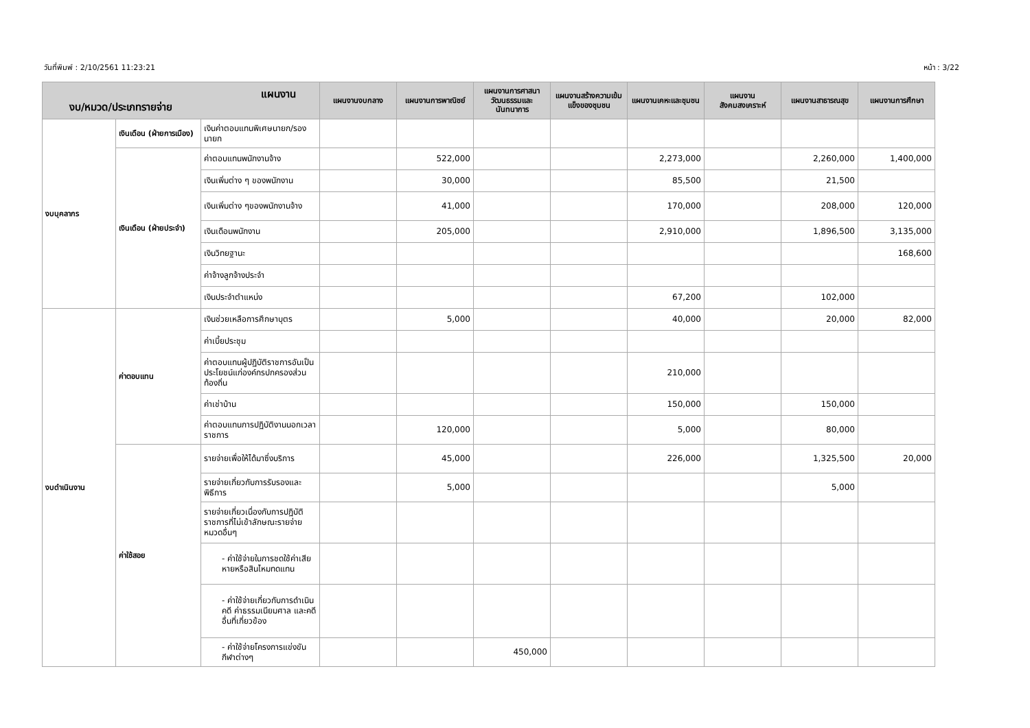วันที่พิมพ์ : 2/10/2561 11:23:21 หน้า : 3/22
| แผนงาน งบ/หมวด/ประเภทรายจ่าย | | | แผนงานงบกลาง | แผนงานการพาณิชย์ | แผนงานการศาสนาวัฒนธรรมและนันทนาการ | แผนงานสร้างความเข้มแข็งของชุมชน | แผนงานเคหะและชุมชน | แผนงานสังคมสงเคราะห์ | แผนงานสาธารณสุข | แผนงานการศึกษา |
| --- | --- | --- | --- | --- | --- | --- | --- | --- | --- | --- |
| งบบุคลากร | เงินเดือน (ฝ่ายการเมือง) | เงินค่าตอบแทนพิเศษนายก/รองนายก | | | | | | | | |
| | เงินเดือน (ฝ่ายประจำ) | ค่าตอบแทนพนักงานจ้าง | | 522,000 | | | 2,273,000 | | 2,260,000 | 1,400,000 |
| | | เงินเพิ่มต่าง ๆ ของพนักงาน | | 30,000 | | | 85,500 | | 21,500 | |
| | | เงินเพิ่มต่าง ๆของพนักงานจ้าง | | 41,000 | | | 170,000 | | 208,000 | 120,000 |
| | | เงินเดือนพนักงาน | | 205,000 | | | 2,910,000 | | 1,896,500 | 3,135,000 |
| | | เงินวิทยฐานะ | | | | | | | | 168,600 |
| | | ค่าจ้างลูกจ้างประจำ | | | | | | | | |
| | | เงินประจำตำแหน่ง | | | | | 67,200 | | 102,000 | |
| งบดำเนินงาน | ค่าตอบแทน | เงินช่วยเหลือการศึกษาบุตร | | 5,000 | | | 40,000 | | 20,000 | 82,000 |
| | | ค่าเบี้ยประชุม | | | | | | | | |
| | | ค่าตอบแทนผู้ปฏิบัติราชการอันเป็นประโยชน์แก่องค์กรปกครองส่วนท้องถิ่น | | | | | 210,000 | | | |
| | | ค่าเช่าบ้าน | | | | | 150,000 | | 150,000 | |
| | | ค่าตอบแทนการปฏิบัติงานนอกเวลาราชการ | | 120,000 | | | 5,000 | | 80,000 | |
| | ค่าใช้สอย | รายจ่ายเพื่อให้ได้มาซึ่งบริการ | | 45,000 | | | 226,000 | | 1,325,500 | 20,000 |
| | | รายจ่ายเกี่ยวกับการรับรองและพิธีการ | | 5,000 | | | | | 5,000 | |
| | | รายจ่ายเกี่ยวเนื่องกับการปฏิบัติราชการที่ไม่เข้าลักษณะรายจ่ายหมวดอื่นๆ | | | | | | | | |
| | | - ค่าใช้จ่ายในการชดใช้ค่าเสียหายหรือสินไหมทดแทน | | | | | | | | |
| | | - ค่าใช้จ่ายเกี่ยวกับการดำเนินคดี ค่าธรรมเนียมศาล และคดีอื่นที่เกี่ยวข้อง | | | | | | | | |
| | | - ค่าใช้จ่ายโครงการแข่งขันกีฬาต่างๆ | | | 450,000 | | | | | |